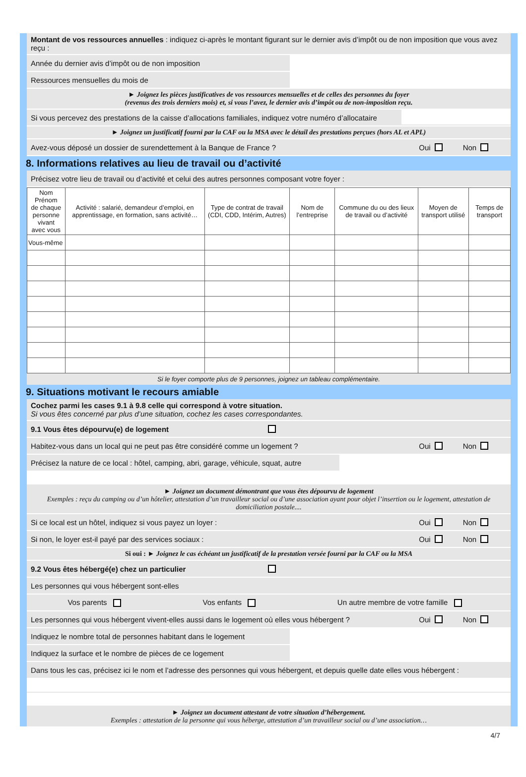Montant de vos ressources annuelles : indiquez ci-après le montant figurant sur le dernier avis d’impôt ou de non imposition que vous avez reçu :
Année du dernier avis d’impôt ou de non imposition
Ressources mensuelles du mois de
► Joignez les pièces justificatives de vos ressources mensuelles et de celles des personnes du foyer
(revenus des trois derniers mois) et, si vous l’avez, le dernier avis d’impôt ou de non-imposition reçu.
Si vous percevez des prestations de la caisse d’allocations familiales, indiquez votre numéro d’allocataire
► Joignez un justificatif fourni par la CAF ou la MSA avec le détail des prestations perçues (hors AL et APL)
Avez-vous déposé un dossier de surendettement à la Banque de France ?
Oui Non
8. Informations relatives au lieu de travail ou d’activité
Précisez votre lieu de travail ou d’activité et celui des autres personnes composant votre foyer :
| Nom Prénom de chaque personne vivant avec vous | Activité : salarié, demandeur d’emploi, en apprentissage, en formation, sans activité… | Type de contrat de travail (CDI, CDD, Intérim, Autres) | Nom de l’entreprise | Commune du ou des lieux de travail ou d’activité | Moyen de transport utilisé | Temps de transport |
| --- | --- | --- | --- | --- | --- | --- |
| Vous-même | | | | | | |
Si le foyer comporte plus de 9 personnes, joignez un tableau complémentaire.
9. Situations motivant le recours amiable
Cochez parmi les cases 9.1 à 9.8 celle qui correspond à votre situation.
Si vous êtes concerné par plus d’une situation, cochez les cases correspondantes.
9.1 Vous êtes dépourvu(e) de logement
Habitez-vous dans un local qui ne peut pas être considéré comme un logement ?
Oui Non
Précisez la nature de ce local : hôtel, camping, abri, garage, véhicule, squat, autre
► Joignez un document démontrant que vous êtes dépourvu de logement
Exemples : reçu du camping ou d’un hôtelier, attestation d’un travailleur social ou d’une association ayant pour objet l’insertion ou le logement, attestation de domiciliation postale....
Si ce local est un hôtel, indiquez si vous payez un loyer :
Oui Non
Si non, le loyer est-il payé par des services sociaux :
Oui Non
Si oui : ► Joignez le cas échéant un justificatif de la prestation versée fourni par la CAF ou la MSA
9.2 Vous êtes hébergé(e) chez un particulier
Les personnes qui vous hébergent sont-elles
Vos parents Vos enfants Un autre membre de votre famille
Les personnes qui vous hébergent vivent-elles aussi dans le logement où elles vous hébergent ?
Oui Non
Indiquez le nombre total de personnes habitant dans le logement
Indiquez la surface et le nombre de pièces de ce logement
Dans tous les cas, précisez ici le nom et l’adresse des personnes qui vous hébergent, et depuis quelle date elles vous hébergent :
► Joignez un document attestant de votre situation d’hébergement.
Exemples : attestation de la personne qui vous héberge, attestation d’un travailleur social ou d’une association…
4/7